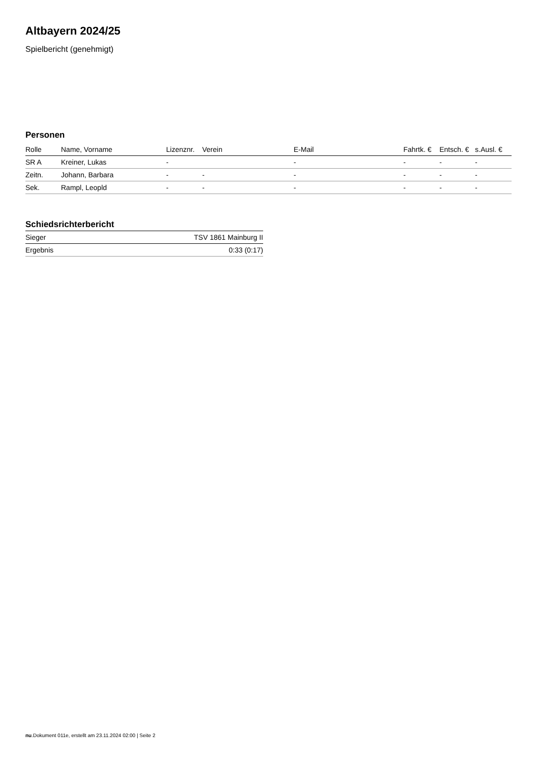Altbayern 2024/25
Spielbericht (genehmigt)
Personen
| Rolle | Name, Vorname | Lizenznr. | Verein | E-Mail | Fahrtk. € | Entsch. € | s.Ausl. € |
| --- | --- | --- | --- | --- | --- | --- | --- |
| SR A | Kreiner, Lukas | - | | - | - | - | - |
| Zeitn. | Johann, Barbara | - | - | - | - | - | - |
| Sek. | Rampl, Leopld | - | - | - | - | - | - |
Schiedsrichterbericht
| Sieger | TSV 1861 Mainburg II |
| Ergebnis | 0:33 (0:17) |
nu.Dokument 011e, erstellt am 23.11.2024 02:00 | Seite 2